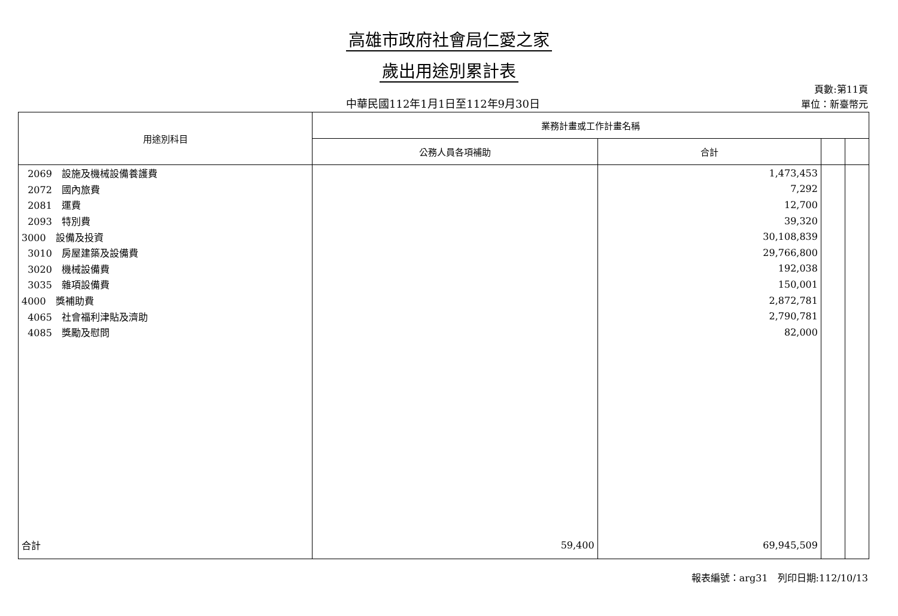高雄市政府社會局仁愛之家
歲出用途別累計表
中華民國112年1月1日至112年9月30日
頁數:第11頁
單位：新臺幣元
| 用途別科目 | 業務計畫或工作計畫名稱 | | | |
| --- | --- | --- | --- | --- |
| | 公務人員各項補助 | 合計 | | |
| 2069 設施及機械設備養護費 | | 1,473,453 | | |
| 2072 國內旅費 | | 7,292 | | |
| 2081 運費 | | 12,700 | | |
| 2093 特別費 | | 39,320 | | |
| 3000 設備及投資 | | 30,108,839 | | |
| 3010 房屋建築及設備費 | | 29,766,800 | | |
| 3020 機械設備費 | | 192,038 | | |
| 3035 雜項設備費 | | 150,001 | | |
| 4000 獎補助費 | | 2,872,781 | | |
| 4065 社會福利津貼及濟助 | | 2,790,781 | | |
| 4085 獎勵及慰問 | | 82,000 | | |
| 合計 | 59,400 | 69,945,509 | | |
報表編號：arg31　列印日期:112/10/13